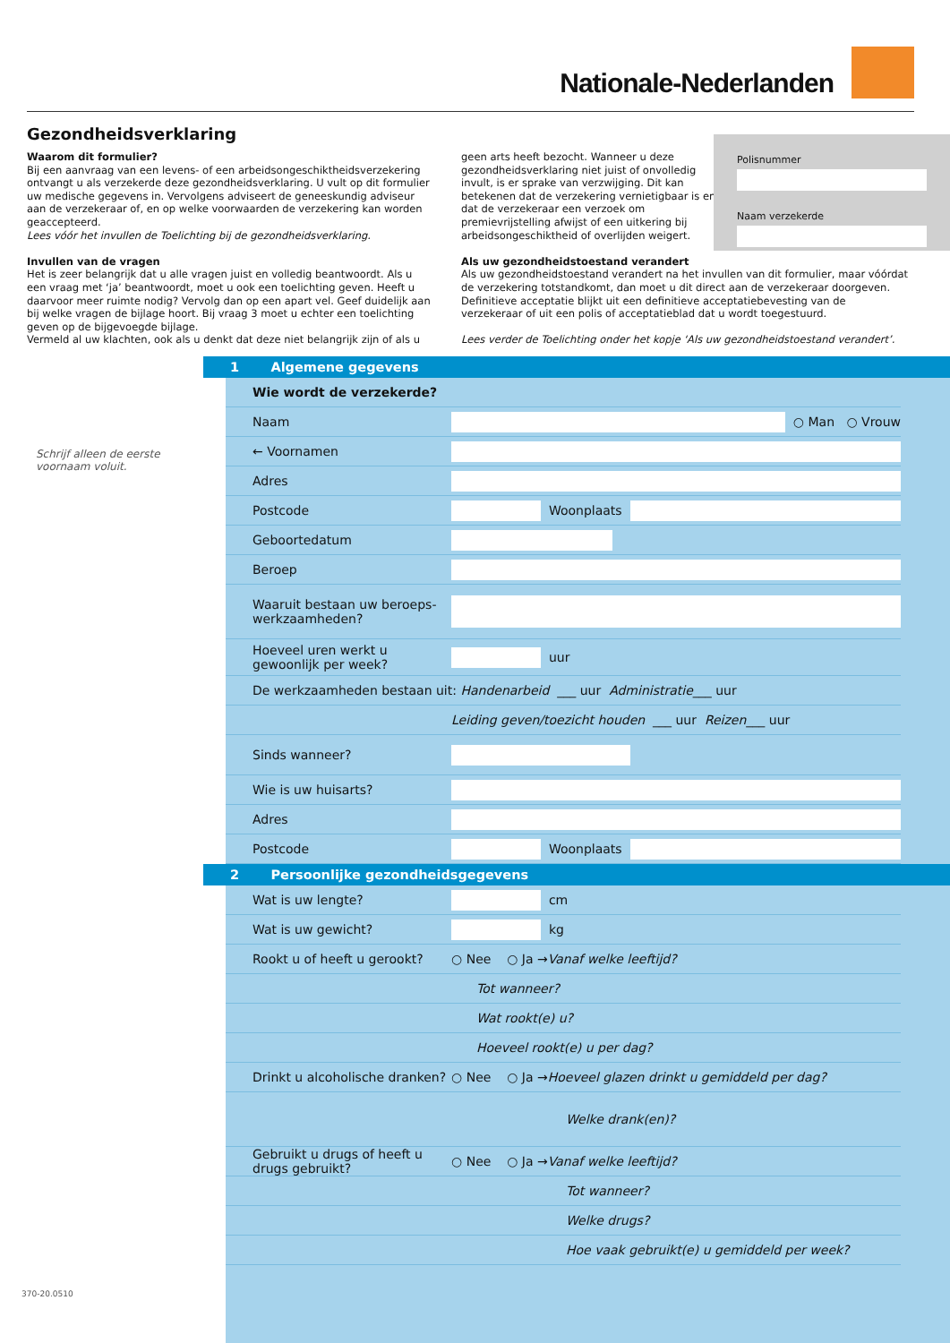Nationale-Nederlanden
Gezondheidsverklaring
Waarom dit formulier?
Bij een aanvraag van een levens- of een arbeidsongeschiktheidsverzekering ontvangt u als verzekerde deze gezondheidsverklaring. U vult op dit formulier uw medische gegevens in. Vervolgens adviseert de geneeskundig adviseur aan de verzekeraar of, en op welke voorwaarden de verzekering kan worden geaccepteerd.
Lees vóór het invullen de Toelichting bij de gezondheidsverklaring.
Invullen van de vragen
Het is zeer belangrijk dat u alle vragen juist en volledig beantwoordt. Als u een vraag met ‘ja’ beantwoordt, moet u ook een toelichting geven. Heeft u daarvoor meer ruimte nodig? Vervolg dan op een apart vel. Geef duidelijk aan bij welke vragen de bijlage hoort. Bij vraag 3 moet u echter een toelichting geven op de bijgevoegde bijlage.
Vermeld al uw klachten, ook als u denkt dat deze niet belangrijk zijn of als u
geen arts heeft bezocht. Wanneer u deze gezondheidsverklaring niet juist of onvolledig invult, is er sprake van verzwijging. Dit kan betekenen dat de verzekering vernietigbaar is en dat de verzekeraar een verzoek om premievrijstelling afwijst of een uitkering bij arbeidsongeschiktheid of overlijden weigert.
Als uw gezondheidstoestand verandert
Als uw gezondheidstoestand verandert na het invullen van dit formulier, maar vóórdat de verzekering totstandkomt, dan moet u dit direct aan de verzekeraar doorgeven. Definitieve acceptatie blijkt uit een definitieve acceptatiebevesting van de verzekeraar of uit een polis of acceptatieblad dat u wordt toegestuurd.
Lees verder de Toelichting onder het kopje ‘Als uw gezondheidstoestand verandert’.
Polisnummer
Naam verzekerde
Schrijf alleen de eerste
voornaam voluit.
1 Algemene gegevens
Wie wordt de verzekerde?
Naam ○ Man ○ Vrouw
← Voornamen
Adres
Postcode Woonplaats
Geboortedatum
Beroep
Waaruit bestaan uw beroeps-werkzaamheden?
Hoeveel uren werkt u gewoonlijk per week? uur
De werkzaamheden bestaan uit: Handenarbeid ___ uur Administratie ___ uur
Leiding geven/toezicht houden ___ uur Reizen ___ uur
Sinds wanneer?
Wie is uw huisarts?
Adres
Postcode Woonplaats
2 Persoonlijke gezondheidsgegevens
Wat is uw lengte? cm
Wat is uw gewicht? kg
Rookt u of heeft u gerookt? ○ Nee ○ Ja → Vanaf welke leeftijd?
Tot wanneer?
Wat rookt(e) u?
Hoeveel rookt(e) u per dag?
Drinkt u alcoholische dranken? ○ Nee ○ Ja → Hoeveel glazen drinkt u gemiddeld per dag?
Welke drank(en)?
Gebruikt u drugs of heeft u drugs gebruikt? ○ Nee ○ Ja → Vanaf welke leeftijd?
Tot wanneer?
Welke drugs?
Hoe vaak gebruikt(e) u gemiddeld per week?
370-20.0510